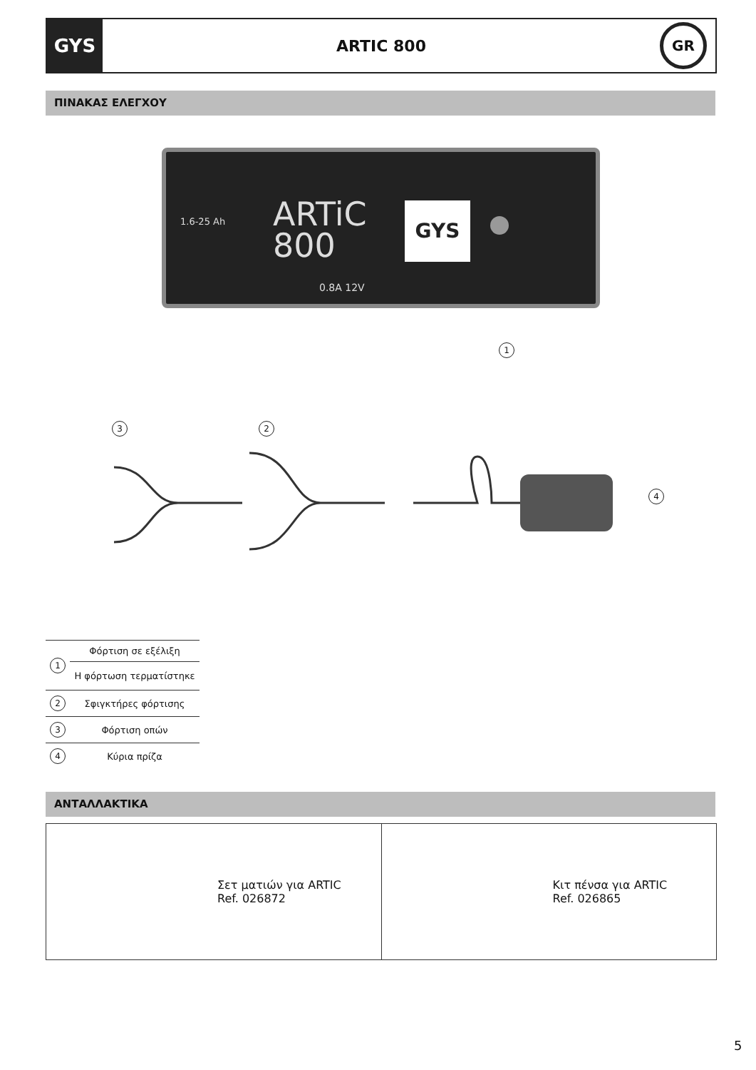GYS
ARTIC 800
GR
ΠΙΝΑΚΑΣ ΕΛΕΓΧΟΥ
1.6-25 Ah
ARTiC
800
GYS
0.8A 12V
1
3 2
4
| 1 | Φόρτιση σε εξέλιξη |
| | Η φόρτωση τερματίστηκε |
| 2 | Σφιγκτήρες φόρτισης |
| 3 | Φόρτιση οπών |
| 4 | Κύρια πρίζα |
ΑΝΤΑΛΛΑΚΤΙΚΑ
Σετ ματιών για ARTIC
Ref. 026872
Κιτ πένσα για ARTIC
Ref. 026865
5